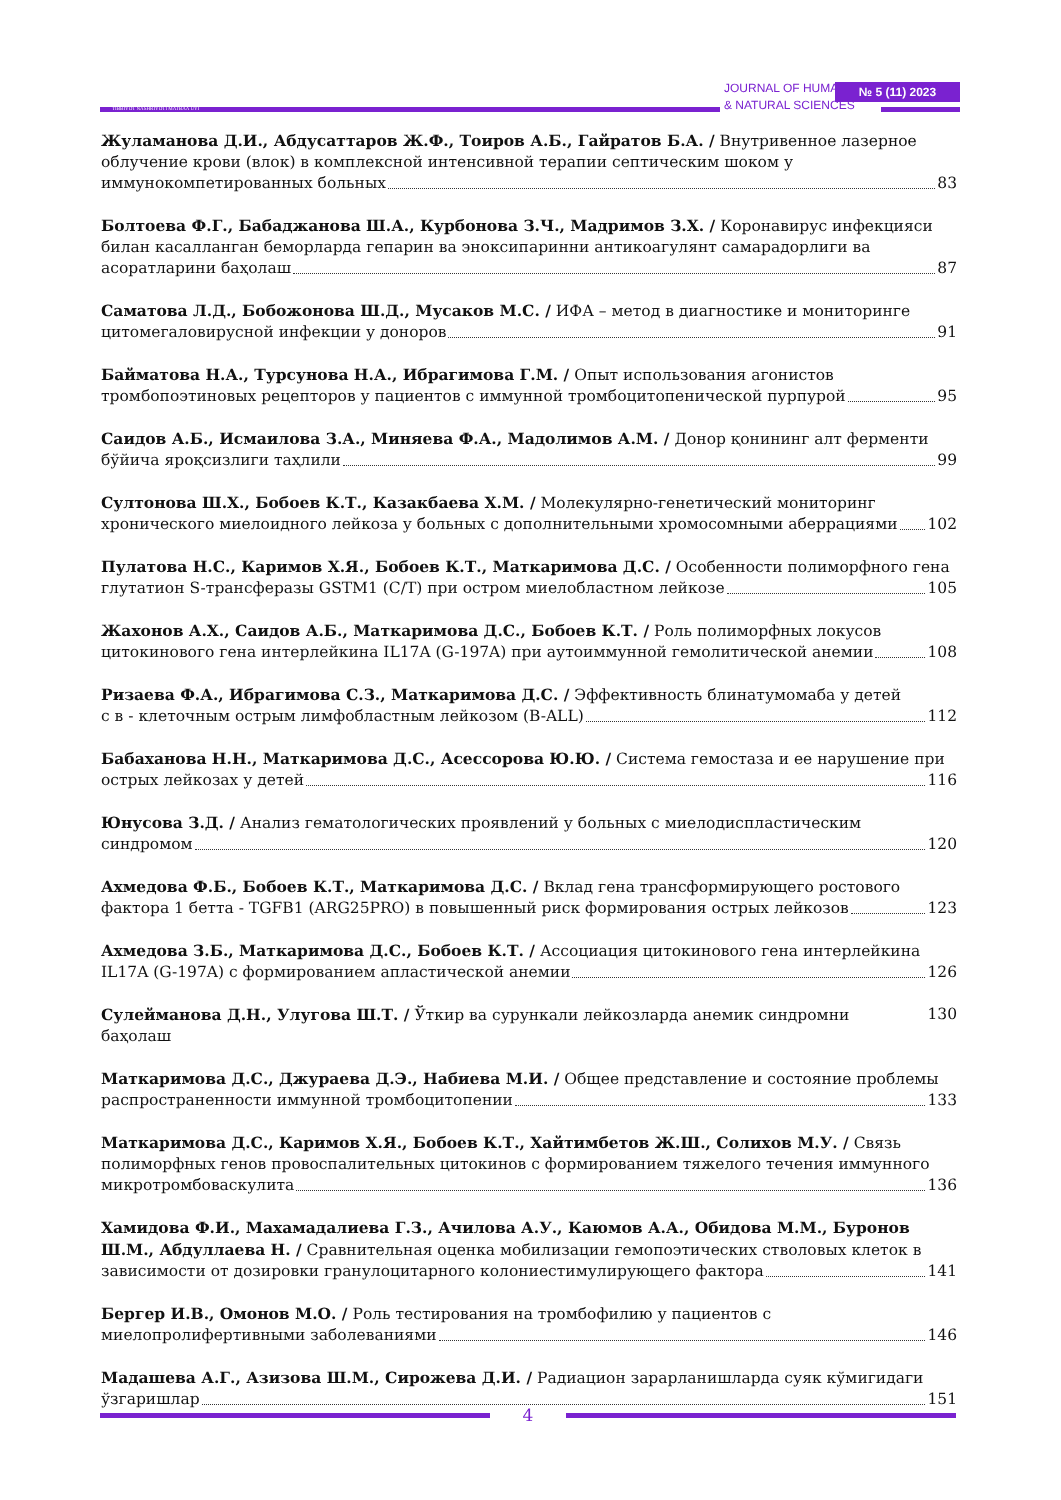TIBBIYOT NASHRIYOTI MATBAA UYI
JOURNAL OF HUMANITIES
& NATURAL SCIENCES
№ 5 (11) 2023
Жуламанова Д.И., Абдусаттаров Ж.Ф., Тоиров А.Б., Гайратов Б.А. / Внутривенное лазерное облучение крови (влок) в комплексной интенсивной терапии септическим шоком у
иммунокомпетированных больных 83
Болтоева Ф.Г., Бабаджанова Ш.А., Курбонова З.Ч., Мадримов З.Х. / Коронавирус инфекцияси билан касалланган беморларда гепарин ва эноксипаринни антикоагулянт самарадорлиги ва
асоратларини баҳолаш 87
Саматова Л.Д., Бобожонова Ш.Д., Мусаков М.С. / ИФА – метод в диагностике и мониторинге
цитомегаловирусной инфекции у доноров 91
Байматова Н.А., Турсунова Н.А., Ибрагимова Г.М. / Опыт использования агонистов
тромбопоэтиновых рецепторов у пациентов с иммунной тромбоцитопенической пурпурой 95
Саидов А.Б., Исмаилова З.А., Миняева Ф.А., Мадолимов А.М. / Донор қонининг алт ферменти
бўйича яроқсизлиги таҳлили 99
Султонова Ш.Х., Бобоев К.Т., Казакбаева Х.М. / Молекулярно-генетический мониторинг
хронического миелоидного лейкоза у больных с дополнительными хромосомными аберрациями 102
Пулатова Н.С., Каримов Х.Я., Бобоев К.Т., Маткаримова Д.С. / Особенности полиморфного гена
глутатион S-трансферазы GSTM1 (C/T) при остром миелобластном лейкозе 105
Жахонов А.Х., Саидов А.Б., Маткаримова Д.С., Бобоев К.Т. / Роль полиморфных локусов
цитокинового гена интерлейкина IL17A (G-197A) при аутоиммунной гемолитической анемии 108
Ризаева Ф.А., Ибрагимова С.З., Маткаримова Д.С. / Эффективность блинатумомаба у детей
с в - клеточным острым лимфобластным лейкозом (B-ALL) 112
Бабаханова Н.Н., Маткаримова Д.С., Асессорова Ю.Ю. / Система гемостаза и ее нарушение при
острых лейкозах у детей 116
Юнусова З.Д. / Анализ гематологических проявлений у больных с миелодиспластическим
синдромом 120
Ахмедова Ф.Б., Бобоев К.Т., Маткаримова Д.С. / Вклад гена трансформирующего ростового
фактора 1 бетта - TGFB1 (ARG25PRO) в повышенный риск формирования острых лейкозов 123
Ахмедова З.Б., Маткаримова Д.С., Бобоев К.Т. / Ассоциация цитокинового гена интерлейкина
IL17A (G-197A) с формированием апластической анемии 126
Сулейманова Д.Н., Улугова Ш.Т. / Ўткир ва сурункали лейкозларда анемик синдромни баҳолаш 130
Маткаримова Д.С., Джураева Д.Э., Набиева М.И. / Общее представление и состояние проблемы
распространенности иммунной тромбоцитопении 133
Маткаримова Д.С., Каримов Х.Я., Бобоев К.Т., Хайтимбетов Ж.Ш., Солихов М.У. / Связь полиморфных генов провоспалительных цитокинов с формированием тяжелого течения иммунного
микротромбоваскулита 136
Хамидова Ф.И., Махамадалиева Г.З., Ачилова А.У., Каюмов А.А., Обидова М.М., Буронов Ш.М., Абдуллаева Н. / Сравнительная оценка мобилизации гемопоэтических стволовых клеток в
зависимости от дозировки гранулоцитарного колониестимулирующего фактора 141
Бергер И.В., Омонов М.О. / Роль тестирования на тромбофилию у пациентов с
миелопролифертивными заболеваниями 146
Мадашева А.Г., Азизова Ш.М., Сирожева Д.И. / Радиацион зарарланишларда суяк кўмигидаги
ўзгаришлар 151
4